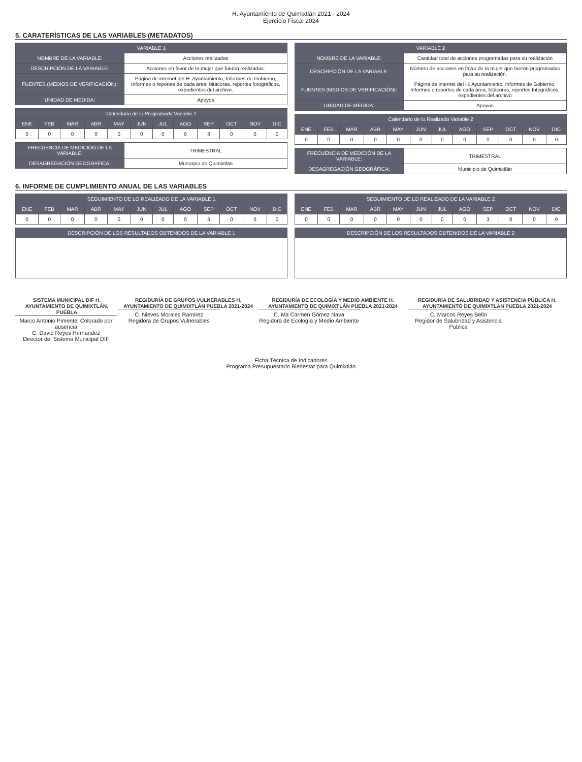H. Ayuntamiento de Quimixtlán 2021 - 2024
Ejercicio Fiscal 2024
5. CARATERÍSTICAS DE LAS VARIABLES (METADATOS)
| VARIABLE 1 | |
| --- | --- |
| NOMBRE DE LA VARIABLE: | Acciones realizadas |
| DESCRIPCIÓN DE LA VARIABLE: | Acciones en favor de la mujer que fueron realizadas. |
| FUENTES (MEDIOS DE VERIFICACIÓN): | Página de internet del H. Ayuntamiento, Informes de Gobierno, Informes o reportes de cada área, bitácoras, reportes fotográficos, expedientes del archivo. |
| UNIDAD DE MEDIDA: | Apoyos |
| Calendario de lo Programado Variable 2 | | | | | | | | | | | |
| --- | --- | --- | --- | --- | --- | --- | --- | --- | --- | --- | --- |
| ENE | FEB | MAR | ABR | MAY | JUN | JUL | AGO | SEP | OCT | NOV | DIC |
| 0 | 0 | 0 | 0 | 0 | 0 | 0 | 0 | 3 | 0 | 0 | 0 |
| FRECUENCIA DE MEDICIÓN DE LA VARIABLE: | TRIMESTRAL |
| DESAGREGACIÓN GEOGRAFICA: | Municipio de Quimixtlán |
| VARIABLE 2 | |
| --- | --- |
| NOMBRE DE LA VARIABLE: | Cantidad total de acciones programadas para su realización |
| DESCRIPCIÓN DE LA VARIABLE: | Número de acciones en favor de la mujer que fueron programadas para su realización. |
| FUENTES (MEDIOS DE VERIFICACIÓN): | Página de internet del H. Ayuntamiento, Informes de Gobierno, Informes o reportes de cada área, bitácoras, reportes fotográficos, expedientes del archivo |
| UNIDAD DE MEDIDA: | Apoyos |
| Calendario de lo Realizado Variable 2 | | | | | | | | | | | |
| --- | --- | --- | --- | --- | --- | --- | --- | --- | --- | --- | --- |
| ENE | FEB | MAR | ABR | MAY | JUN | JUL | AGO | SEP | OCT | NOV | DIC |
| 0 | 0 | 0 | 0 | 0 | 0 | 0 | 0 | 0 | 0 | 0 | 0 |
| FRECUENCIA DE MEDICIÓN DE LA VARIABLE: | TRIMESTRAL |
| DESAGREGACIÓN GEOGRÁFICA: | Municipio de Quimixtlán |
6. INFORME DE CUMPLIMIENTO ANUAL DE LAS VARIABLES
| SEGUIMIENTO DE LO REALIZADO DE LA VARIABLE 1 | | | | | | | | | | | |
| --- | --- | --- | --- | --- | --- | --- | --- | --- | --- | --- | --- |
| ENE | FEB | MAR | ABR | MAY | JUN | JUL | AGO | SEP | OCT | NOV | DIC |
| 0 | 0 | 0 | 0 | 0 | 0 | 0 | 0 | 3 | 0 | 0 | 0 |
| DESCRIPCIÓN DE LOS RESULTADOS OBTENIDOS DE LA VARIABLE 1 |
| --- |
| SEGUIMIENTO DE LO REALIZADO DE LA VARIABLE 2 | | | | | | | | | | | |
| --- | --- | --- | --- | --- | --- | --- | --- | --- | --- | --- | --- |
| ENE | FEB | MAR | ABR | MAY | JUN | JUL | AGO | SEP | OCT | NOV | DIC |
| 0 | 0 | 0 | 0 | 0 | 0 | 0 | 0 | 3 | 0 | 0 | 0 |
| DESCRIPCIÓN DE LOS RESULTADOS OBTENIDOS DE LA VARIABLE 2 |
| --- |
SISTEMA MUNICIPAL DIF H. AYUNTAMIENTO DE QUIMIXTLÁN, PUEBLA
Marco Antonio Pimentel Colorado por ausencia
C. David Reyes Hernández
Director del Sistema Municipal DIF
REGIDURÍA DE GRUPOS VULNERABLES H. AYUNTAMIENTO DE QUIMIXTLÁN PUEBLA 2021-2024
C. Nieves Morales Ramírez
Regidora de Grupos Vulnerables
REGIDURÍA DE ECOLOGÍA Y MEDIO AMBIENTE H. AYUNTAMIENTO DE QUIMIXTLÁN PUEBLA 2021-2024
C. Ma Carmen Gómez Nava
Regidora de Ecología y Medio Ambiente
REGIDURÍA DE SALUBRIDAD Y ASISTENCIA PÚBLICA H. AYUNTAMIENTO DE QUIMIXTLÁN PUEBLA 2021-2024
C. Marcos Reyes Bello
Regidor de Salubridad y Asistencia Pública
Ficha Técnica de Indicadores
Programa Presupuestario Bienestar para Quimixtlán